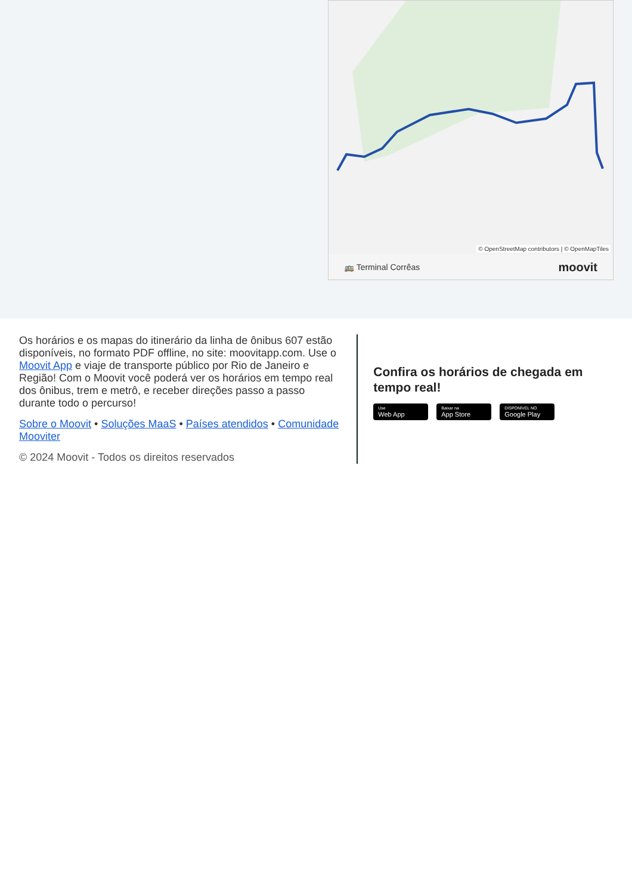© OpenStreetMap contributors | © OpenMapTiles
🚌 Terminal Corrêas moovit
Os horários e os mapas do itinerário da linha de ônibus 607 estão disponíveis, no formato PDF offline, no site: moovitapp.com. Use o Moovit App e viaje de transporte público por Rio de Janeiro e Região! Com o Moovit você poderá ver os horários em tempo real dos ônibus, trem e metrô, e receber direções passo a passo durante todo o percurso!
Sobre o Moovit • Soluções MaaS • Países atendidos • Comunidade Mooviter
© 2024 Moovit - Todos os direitos reservados
Confira os horários de chegada em tempo real!
Use
Web App
Baixar na
App Store
DISPONÍVEL NO
Google Play